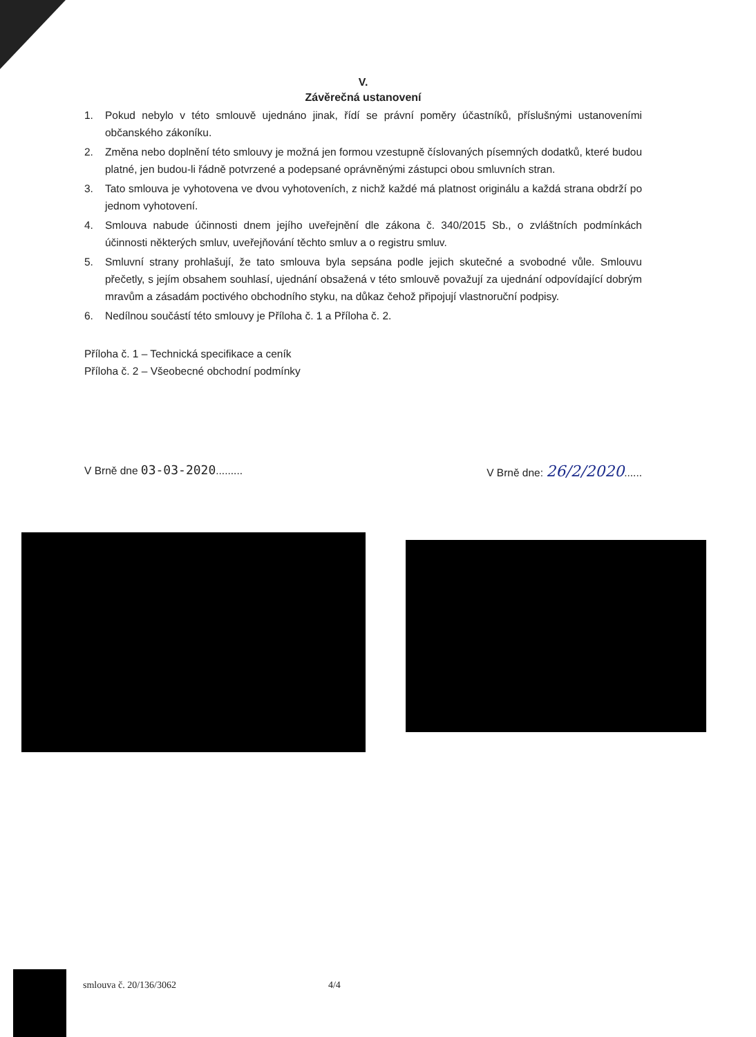V.
Závěrečná ustanovení
1. Pokud nebylo v této smlouvě ujednáno jinak, řídí se právní poměry účastníků, příslušnými ustanoveními občanského zákoníku.
2. Změna nebo doplnění této smlouvy je možná jen formou vzestupně číslovaných písemných dodatků, které budou platné, jen budou-li řádně potvrzené a podepsané oprávněnými zástupci obou smluvních stran.
3. Tato smlouva je vyhotovena ve dvou vyhotoveních, z nichž každé má platnost originálu a každá strana obdrží po jednom vyhotovení.
4. Smlouva nabude účinnosti dnem jejího uveřejnění dle zákona č. 340/2015 Sb., o zvláštních podmínkách účinnosti některých smluv, uveřejňování těchto smluv a o registru smluv.
5. Smluvní strany prohlašují, že tato smlouva byla sepsána podle jejich skutečné a svobodné vůle. Smlouvu přečetly, s jejím obsahem souhlasí, ujednání obsažená v této smlouvě považují za ujednání odpovídající dobrým mravům a zásadám poctivého obchodního styku, na důkaz čehož připojují vlastnoruční podpisy.
6. Nedílnou součástí této smlouvy je Příloha č. 1 a Příloha č. 2.
Příloha č. 1 – Technická specifikace a ceník
Příloha č. 2 – Všeobecné obchodní podmínky
V Brně dne 03-03-2020......... V Brně dne: 26/2/2020......
smlouva č. 20/136/3062 4/4